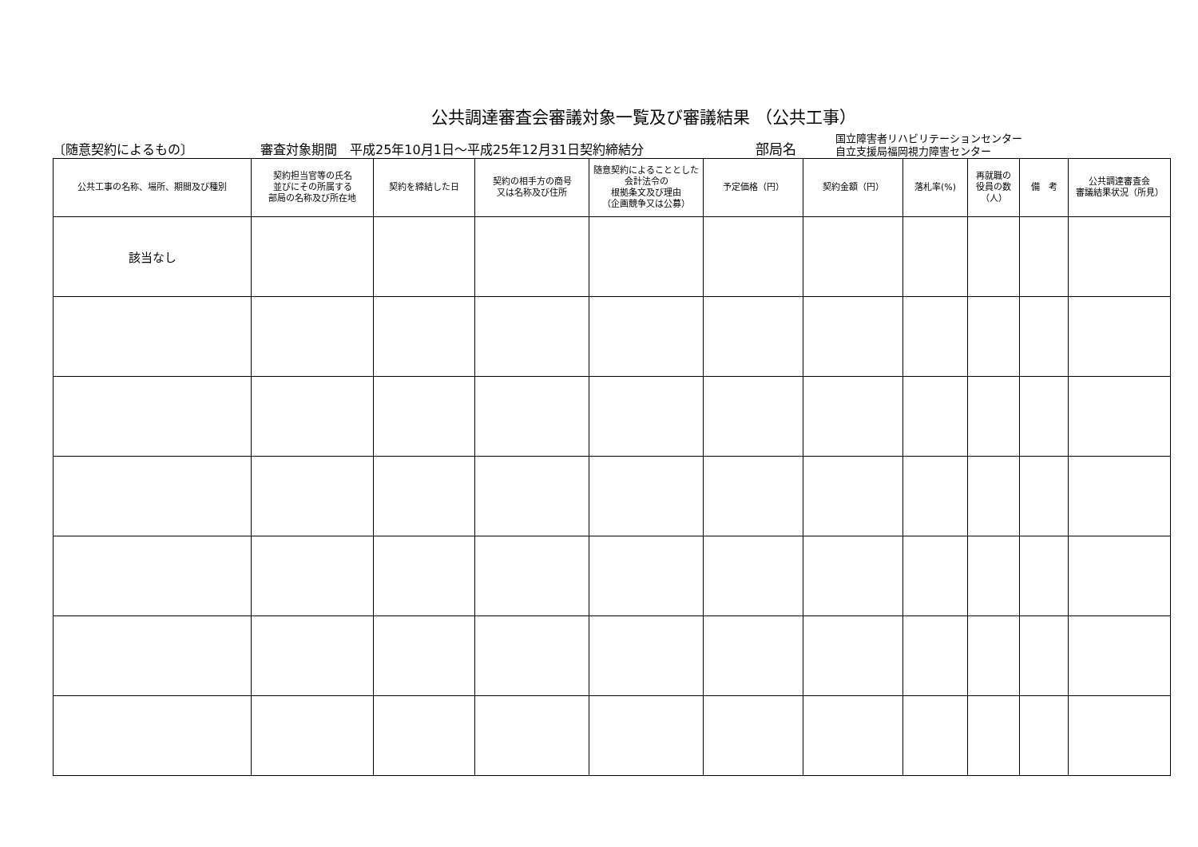公共調達審査会審議対象一覧及び審議結果 （公共工事）
〔随意契約によるもの〕
審査対象期間　平成25年10月1日～平成25年12月31日契約締結分
部局名
国立障害者リハビリテーションセンター
自立支援局福岡視力障害センター
| 公共工事の名称、場所、期間及び種別 | 契約担当官等の氏名 並びにその所属する 部局の名称及び所在地 | 契約を締結した日 | 契約の相手方の商号 又は名称及び住所 | 随意契約によることとした会計法令の 根拠条文及び理由 （企画競争又は公募） | 予定価格（円） | 契約金額（円） | 落札率(%) | 再就職の 役員の数 （人） | 備 考 | 公共調達審査会 審議結果状況（所見） |
| --- | --- | --- | --- | --- | --- | --- | --- | --- | --- | --- |
| 該当なし | | | | | | | | | | |